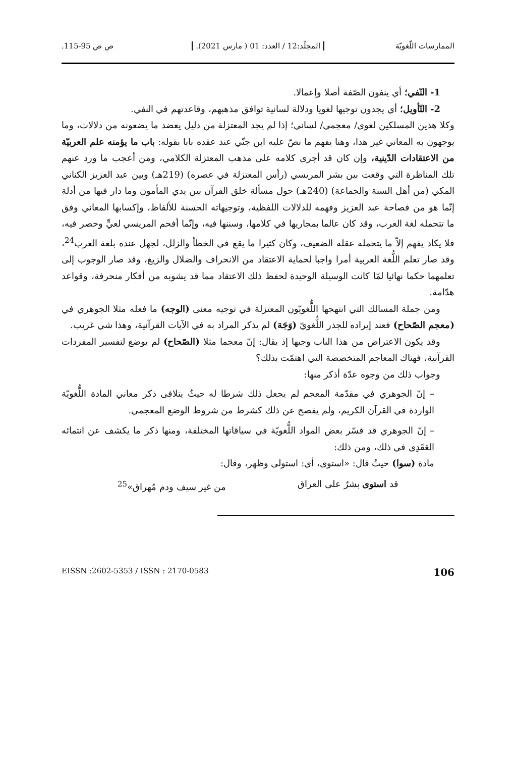الممارسات اللّغويّة المجلّد:12 / العدد: 01 ( مارس 2021). ص ص 95-115.
1- النّفي؛ أي ينفون الصّفة أصلا وإعمالا.
2- التّأويل؛ أي يجدون توجيها لغويا ودلالة لسانية توافق مذهبهم، وقاعدتهم في النفي.
وكلا هذين المسلكين لغوي/ معجمي/ لساني؛ إذا لم يجد المعتزلة من دليل يعضد ما يضعونه من دلالات، وما يوجهون به المعاني غير هذا، وهنا يفهم ما نصّ عليه ابن جنّي عند عقده بابا بقوله: باب ما يؤمنه علم العربيّة من الاعتقادات الدّينية، وإن كان قد أجرى كلامه على مذهب المعتزلة الكلامي، ومن أعجب ما ورد عنهم تلك المناظرة التي وقعت بين بشر المريسي (رأس المعتزلة في عصره) (219هـ) وبين عبد العزيز الكناني المكي (من أهل السنة والجماعة) (240هـ) حول مسألة خلق القرآن بين يدي المأمون وما دار فيها من أدلة إنّما هو من فصاحة عبد العزيز وفهمه للدلالات اللفظية، وتوجيهاته الحسنة للألفاظ، وإكسابها المعاني وفق ما تتحمله لغة العرب، وقد كان عالما بمجاريها في كلامها، وسننها فيه، وإنّما أفحم المريسي لعيٍّ وحصر فيه، فلا يكاد يفهم إلاّ ما يتحمله عقله الضعيف، وكان كثيرا ما يقع في الخطأ والزلل، لجهل عنده بلغة العرب<sup>24</sup>، وقد صار تعلم اللُّغة العربية أمرا واجبا لحماية الاعتقاد من الانحراف والضلال والزيغ، وقد صار الوجوب إلى تعلمهما حكما نهائيا لمّا كانت الوسيلة الوحيدة لحفظ ذلك الاعتقاد مما قد يشوبه من أفكار منحرفة، وقواعد هدّامة.
ومن جملة المسالك التي انتهجها اللُّغويّون المعتزلة في توجيه معنى (الوجه) ما فعله مثلا الجوهري في (معجم الصّحاح) فعند إيراده للجذر اللُّغويّ (وَجَهَ) لم يذكر المراد به في الآيات القرآنية، وهذا شي غريب.
وقد يكون الاعتراض من هذا الباب وجيها إذ يقال: إنّ معجما مثلا (الصّحاح) لم يوضع لتفسير المفردات القرآنية، فهناك المعاجم المتخصصة التي اهتمّت بذلك؟
وجواب ذلك من وجوه عدّة أذكر منها:
– إنّ الجوهري في مقدّمة المعجم لم يجعل ذلك شرطا له حيثُ يتلافى ذكر معاني المادة اللُّغويّة الواردة في القرآن الكريم، ولم يفصح عن ذلك كشرط من شروط الوضع المعجمي.
– إنّ الجوهري قد فسّر بعض المواد اللُّغويّة في سياقاتها المختلفة، ومنها ذكر ما يكشف عن انتمائه العَقَدِي في ذلك، ومن ذلك:
مادة (سوا) حيثُ قال: «استوى، أي: استولى وظهر، وقال:
قد استوى بشرٌ على العراق من غير سيف ودم مُهراق»<sup>25</sup>
106 EISSN :2602-5353 / ISSN : 2170-0583